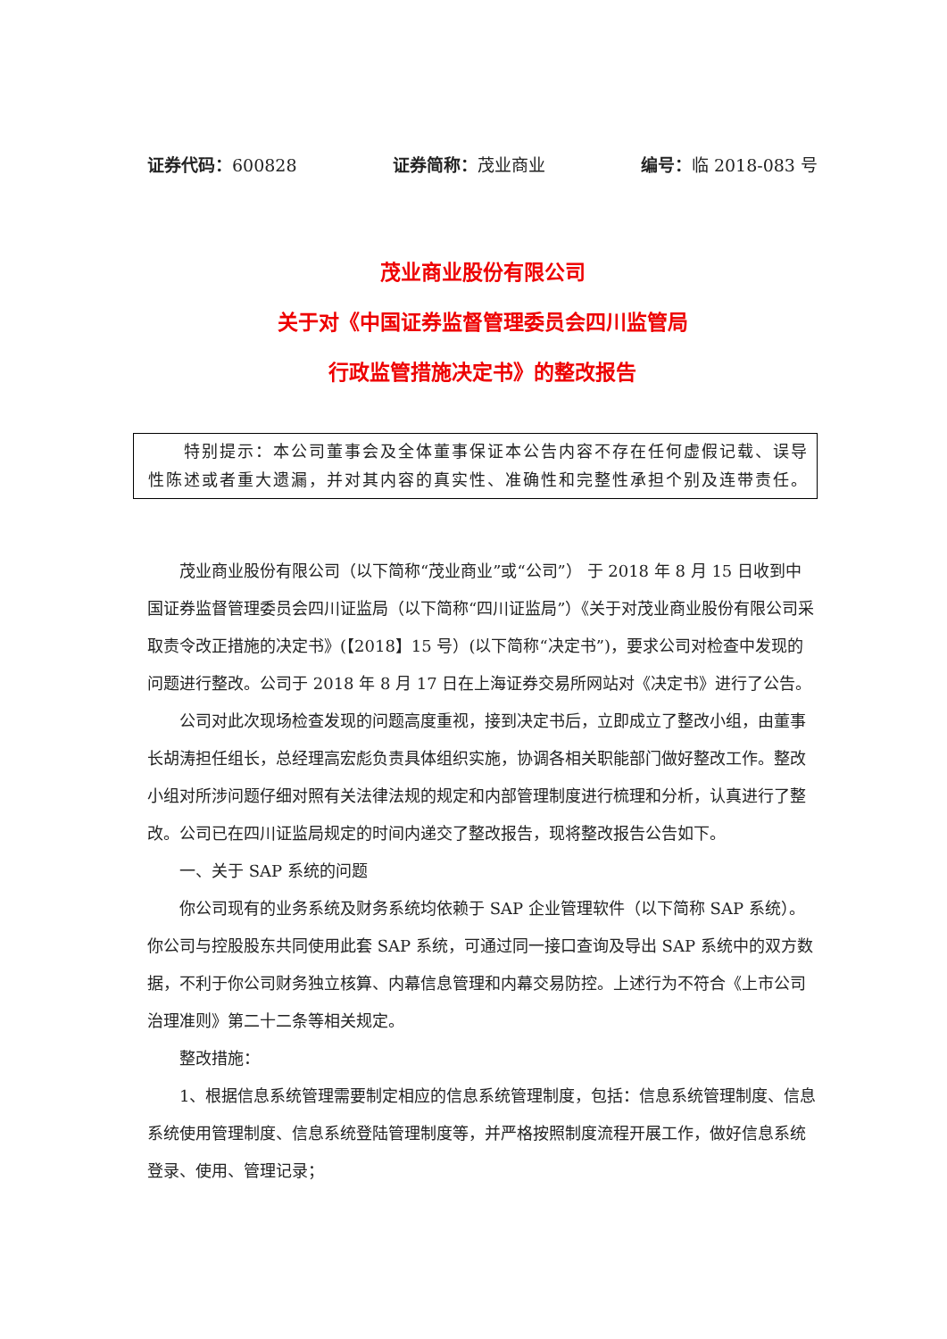证券代码：600828 证券简称：茂业商业 编号：临 2018-083 号
茂业商业股份有限公司
关于对《中国证券监督管理委员会四川监管局
行政监管措施决定书》的整改报告
  特别提示：本公司董事会及全体董事保证本公告内容不存在任何虚假记载、误导性陈述或者重大遗漏，并对其内容的真实性、准确性和完整性承担个别及连带责任。
茂业商业股份有限公司（以下简称“茂业商业”或“公司”） 于 2018 年 8 月 15 日收到中国证券监督管理委员会四川证监局（以下简称“四川证监局”）《关于对茂业商业股份有限公司采取责令改正措施的决定书》(【2018】15 号）(以下简称“决定书”)，要求公司对检查中发现的问题进行整改。公司于 2018 年 8 月 17 日在上海证券交易所网站对《决定书》进行了公告。
公司对此次现场检查发现的问题高度重视，接到决定书后，立即成立了整改小组，由董事长胡涛担任组长，总经理高宏彪负责具体组织实施，协调各相关职能部门做好整改工作。整改小组对所涉问题仔细对照有关法律法规的规定和内部管理制度进行梳理和分析，认真进行了整改。公司已在四川证监局规定的时间内递交了整改报告，现将整改报告公告如下。
一、关于 SAP 系统的问题
你公司现有的业务系统及财务系统均依赖于 SAP 企业管理软件（以下简称 SAP 系统）。你公司与控股股东共同使用此套 SAP 系统，可通过同一接口查询及导出 SAP 系统中的双方数据，不利于你公司财务独立核算、内幕信息管理和内幕交易防控。上述行为不符合《上市公司治理准则》第二十二条等相关规定。
整改措施：
1、根据信息系统管理需要制定相应的信息系统管理制度，包括：信息系统管理制度、信息系统使用管理制度、信息系统登陆管理制度等，并严格按照制度流程开展工作，做好信息系统登录、使用、管理记录；